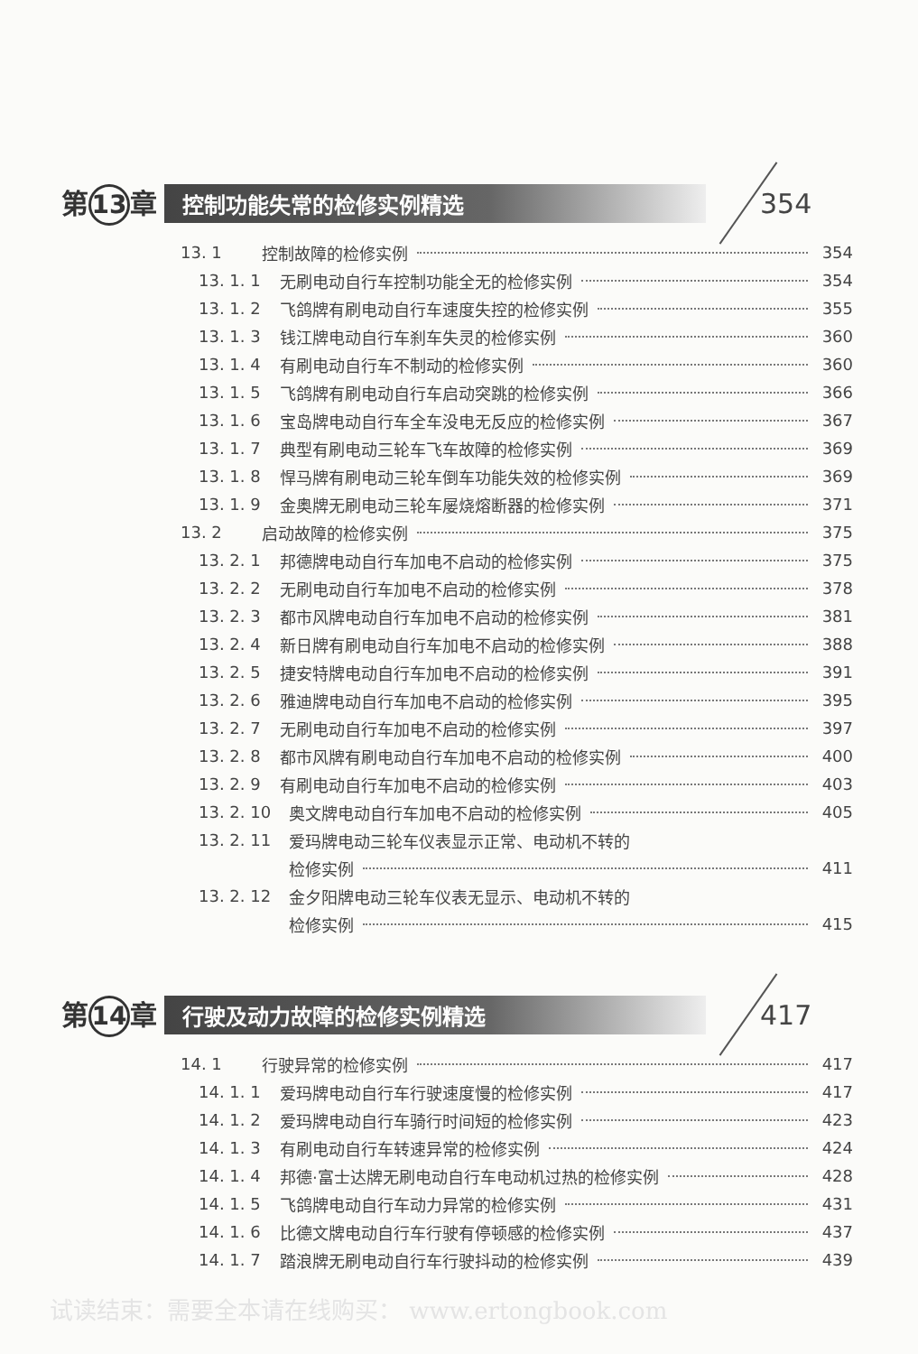第 13 章 控制功能失常的检修实例精选 354
13. 1 控制故障的检修实例 354
13. 1. 1 无刷电动自行车控制功能全无的检修实例 354
13. 1. 2 飞鸽牌有刷电动自行车速度失控的检修实例 355
13. 1. 3 钱江牌电动自行车刹车失灵的检修实例 360
13. 1. 4 有刷电动自行车不制动的检修实例 360
13. 1. 5 飞鸽牌有刷电动自行车启动突跳的检修实例 366
13. 1. 6 宝岛牌电动自行车全车没电无反应的检修实例 367
13. 1. 7 典型有刷电动三轮车飞车故障的检修实例 369
13. 1. 8 悍马牌有刷电动三轮车倒车功能失效的检修实例 369
13. 1. 9 金奥牌无刷电动三轮车屡烧熔断器的检修实例 371
13. 2 启动故障的检修实例 375
13. 2. 1 邦德牌电动自行车加电不启动的检修实例 375
13. 2. 2 无刷电动自行车加电不启动的检修实例 378
13. 2. 3 都市风牌电动自行车加电不启动的检修实例 381
13. 2. 4 新日牌有刷电动自行车加电不启动的检修实例 388
13. 2. 5 捷安特牌电动自行车加电不启动的检修实例 391
13. 2. 6 雅迪牌电动自行车加电不启动的检修实例 395
13. 2. 7 无刷电动自行车加电不启动的检修实例 397
13. 2. 8 都市风牌有刷电动自行车加电不启动的检修实例 400
13. 2. 9 有刷电动自行车加电不启动的检修实例 403
13. 2. 10 奥文牌电动自行车加电不启动的检修实例 405
13. 2. 11 爱玛牌电动三轮车仪表显示正常、电动机不转的
检修实例 411
13. 2. 12 金夕阳牌电动三轮车仪表无显示、电动机不转的
检修实例 415
第 14 章 行驶及动力故障的检修实例精选 417
14. 1 行驶异常的检修实例 417
14. 1. 1 爱玛牌电动自行车行驶速度慢的检修实例 417
14. 1. 2 爱玛牌电动自行车骑行时间短的检修实例 423
14. 1. 3 有刷电动自行车转速异常的检修实例 424
14. 1. 4 邦德·富士达牌无刷电动自行车电动机过热的检修实例 428
14. 1. 5 飞鸽牌电动自行车动力异常的检修实例 431
14. 1. 6 比德文牌电动自行车行驶有停顿感的检修实例 437
14. 1. 7 踏浪牌无刷电动自行车行驶抖动的检修实例 439
试读结束：需要全本请在线购买： www.ertongbook.com